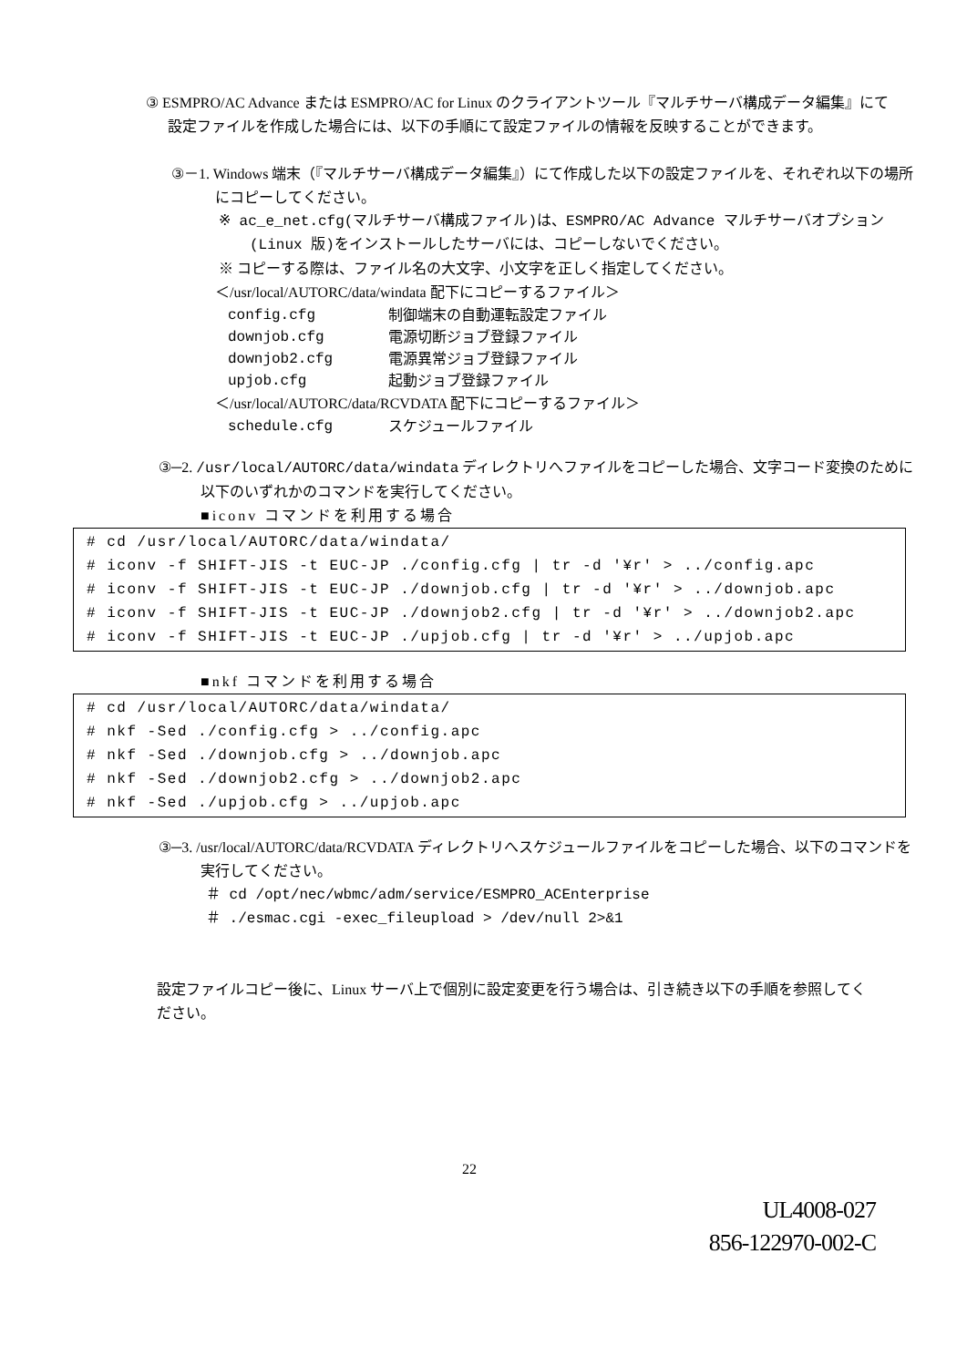③ ESMPRO/AC Advance または ESMPRO/AC for Linux のクライアントツール『マルチサーバ構成データ編集』にて設定ファイルを作成した場合には、以下の手順にて設定ファイルの情報を反映することができます。
③－1. Windows 端末（『マルチサーバ構成データ編集』）にて作成した以下の設定ファイルを、それぞれ以下の場所にコピーしてください。
※ ac_e_net.cfg(マルチサーバ構成ファイル)は、ESMPRO/AC Advance マルチサーバオプション (Linux 版)をインストールしたサーバには、コピーしないでください。
※ コピーする際は、ファイル名の大文字、小文字を正しく指定してください。
＜/usr/local/AUTORC/data/windata 配下にコピーするファイル＞
| config.cfg | 制御端末の自動運転設定ファイル |
| downjob.cfg | 電源切断ジョブ登録ファイル |
| downjob2.cfg | 電源異常ジョブ登録ファイル |
| upjob.cfg | 起動ジョブ登録ファイル |
＜/usr/local/AUTORC/data/RCVDATA 配下にコピーするファイル＞
| schedule.cfg | スケジュールファイル |
③─2. /usr/local/AUTORC/data/windata ディレクトリへファイルをコピーした場合、文字コード変換のために以下のいずれかのコマンドを実行してください。
■iconv コマンドを利用する場合
# cd /usr/local/AUTORC/data/windata/
# iconv -f SHIFT-JIS -t EUC-JP ./config.cfg | tr -d '¥r' > ../config.apc
# iconv -f SHIFT-JIS -t EUC-JP ./downjob.cfg | tr -d '¥r' > ../downjob.apc
# iconv -f SHIFT-JIS -t EUC-JP ./downjob2.cfg | tr -d '¥r' > ../downjob2.apc
# iconv -f SHIFT-JIS -t EUC-JP ./upjob.cfg | tr -d '¥r' > ../upjob.apc
■nkf コマンドを利用する場合
# cd /usr/local/AUTORC/data/windata/
# nkf -Sed ./config.cfg > ../config.apc
# nkf -Sed ./downjob.cfg > ../downjob.apc
# nkf -Sed ./downjob2.cfg > ../downjob2.apc
# nkf -Sed ./upjob.cfg > ../upjob.apc
③─3. /usr/local/AUTORC/data/RCVDATA ディレクトリへスケジュールファイルをコピーした場合、以下のコマンドを実行してください。
＃ cd /opt/nec/wbmc/adm/service/ESMPRO_ACEnterprise
＃ ./esmac.cgi -exec_fileupload > /dev/null 2>&1
設定ファイルコピー後に、Linux サーバ上で個別に設定変更を行う場合は、引き続き以下の手順を参照してください。
22
UL4008-027
856-122970-002-C